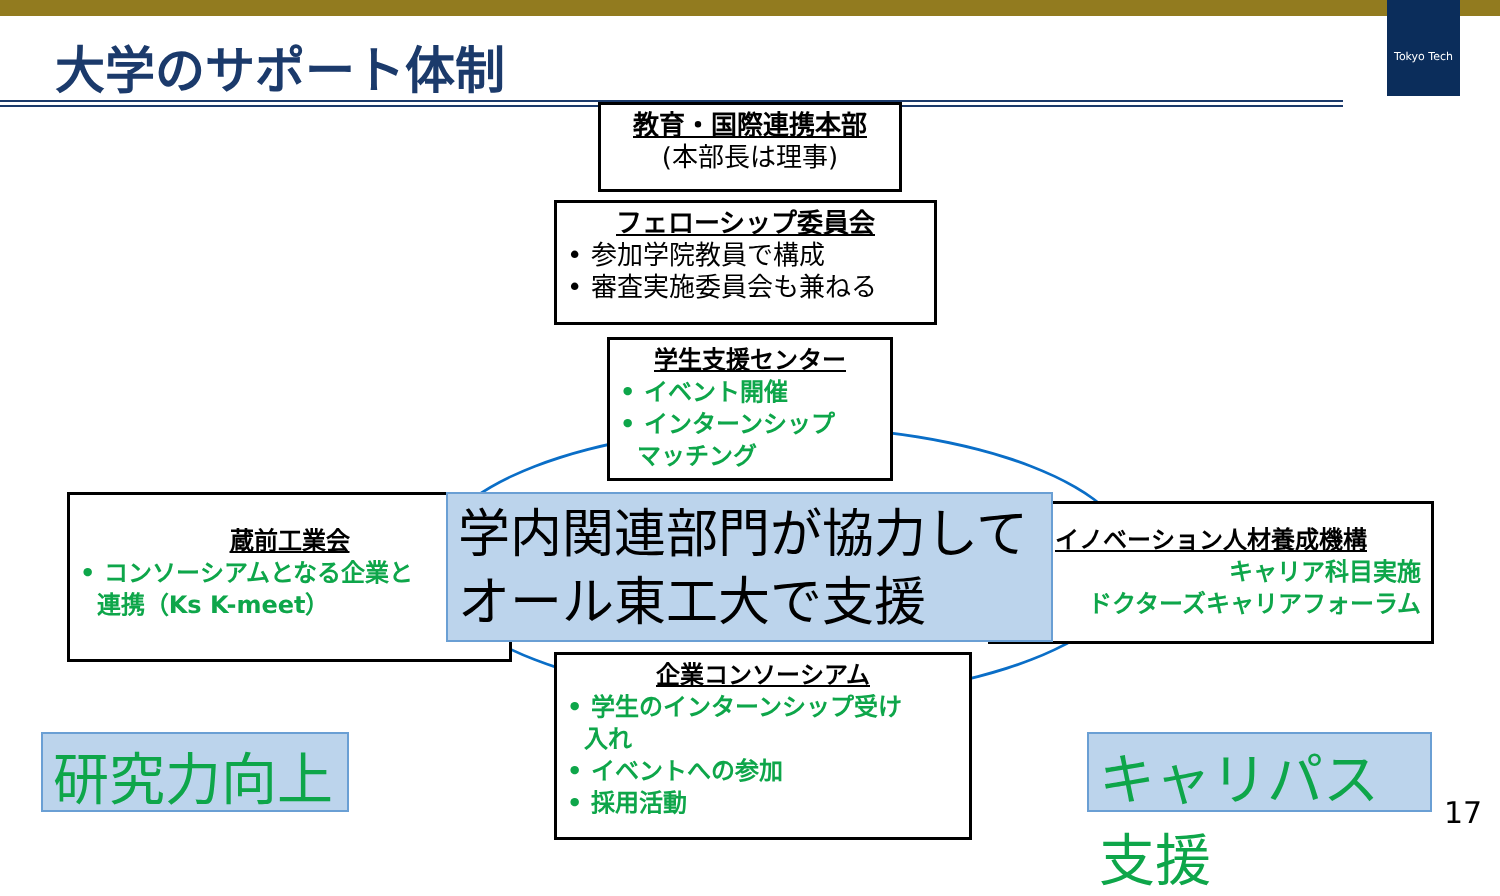Tokyo Tech
大学のサポート体制
教育・国際連携本部
(本部長は理事)
フェローシップ委員会
• 参加学院教員で構成
• 審査実施委員会も兼ねる
学生支援センター
• イベント開催
• インターンシップ
マッチング
蔵前工業会
• コンソーシアムとなる企業と
連携（Ks K-meet）
イノベーション人材養成機構
キャリア科目実施
ドクターズキャリアフォーラム
学内関連部門が協力して
オール東工大で支援
企業コンソーシアム
• 学生のインターンシップ受け
入れ
• イベントへの参加
• 採用活動
研究力向上
キャリパス支援
17